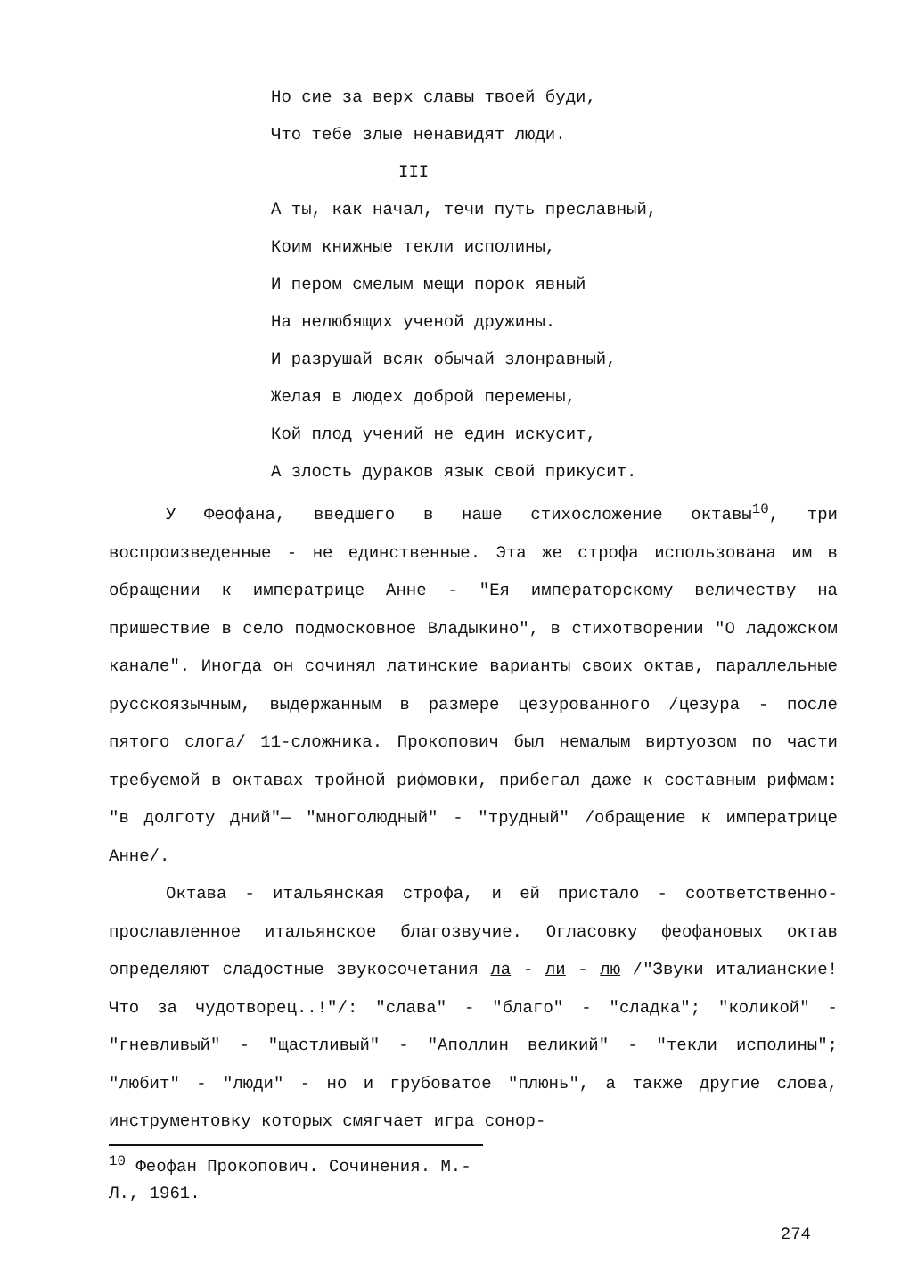Но сие за верх славы твоей буди,
Что тебе злые ненавидят люди.
III
А ты, как начал, течи путь преславный,
Коим книжные текли исполины,
И пером смелым мещи порок явный
На нелюбящих ученой дружины.
И разрушай всяк обычай злонравный,
Желая в людех доброй перемены,
Кой плод учений не един искусит,
А злость дураков язык свой прикусит.
У Феофана, введшего в наше стихосложение октавы<sup>10</sup>, три воспроизведенные - не единственные. Эта же строфа использована им в обращении к императрице Анне - "Ея императорскому величеству на пришествие в село подмосковное Владыкино", в стихотворении "О ладожском канале". Иногда он сочинял латинские варианты своих октав, параллельные русскоязычным, выдержанным в размере цезурованного /цезура - после пятого слога/ 11-сложника. Прокопович был немалым виртуозом по части требуемой в октавах тройной рифмовки, прибегал даже к составным рифмам: "в долготу дний"— "многолюдный" - "трудный" /обращение к императрице Анне/.
Октава - итальянская строфа, и ей пристало - соответственно- прославленное итальянское благозвучие. Огласовку феофановых октав определяют сладостные звукосочетания ла - ли - лю /"Звуки италианские! Что за чудотворец..!"/: "слава" - "благо" - "сладка"; "коликой" - "гневливый" - "щастливый" - "Аполлин великий" - "текли исполины"; "любит" - "люди" - но и грубоватое "плюнь", а также другие слова, инструментовку которых смягчает игра сонор-
<sup>10</sup> Феофан Прокопович. Сочинения. М.-Л., 1961.
274